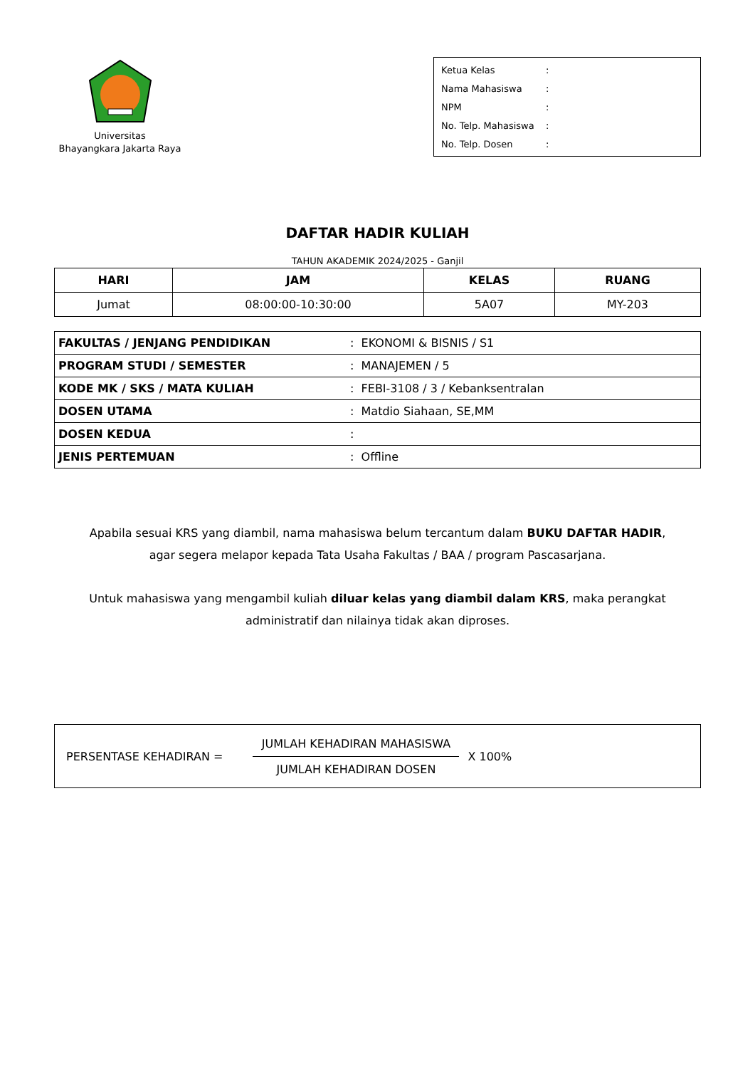Universitas
Bhayangkara Jakarta Raya
Ketua Kelas:
Nama Mahasiswa:
NPM:
No. Telp. Mahasiswa:
No. Telp. Dosen:
DAFTAR HADIR KULIAH
TAHUN AKADEMIK 2024/2025 - Ganjil
| HARI | JAM | KELAS | RUANG |
| --- | --- | --- | --- |
| Jumat | 08:00:00-10:30:00 | 5A07 | MY-203 |
| FAKULTAS / JENJANG PENDIDIKAN | : EKONOMI & BISNIS / S1 |
| PROGRAM STUDI / SEMESTER | : MANAJEMEN / 5 |
| KODE MK / SKS / MATA KULIAH | : FEBI-3108 / 3 / Kebanksentralan |
| DOSEN UTAMA | : Matdio Siahaan, SE,MM |
| DOSEN KEDUA | : |
| JENIS PERTEMUAN | : Offline |
Apabila sesuai KRS yang diambil, nama mahasiswa belum tercantum dalam BUKU DAFTAR HADIR,
agar segera melapor kepada Tata Usaha Fakultas / BAA / program Pascasarjana.
Untuk mahasiswa yang mengambil kuliah diluar kelas yang diambil dalam KRS, maka perangkat
administratif dan nilainya tidak akan diproses.
PERSENTASE KEHADIRAN =
JUMLAH KEHADIRAN MAHASISWA
JUMLAH KEHADIRAN DOSEN
X 100%